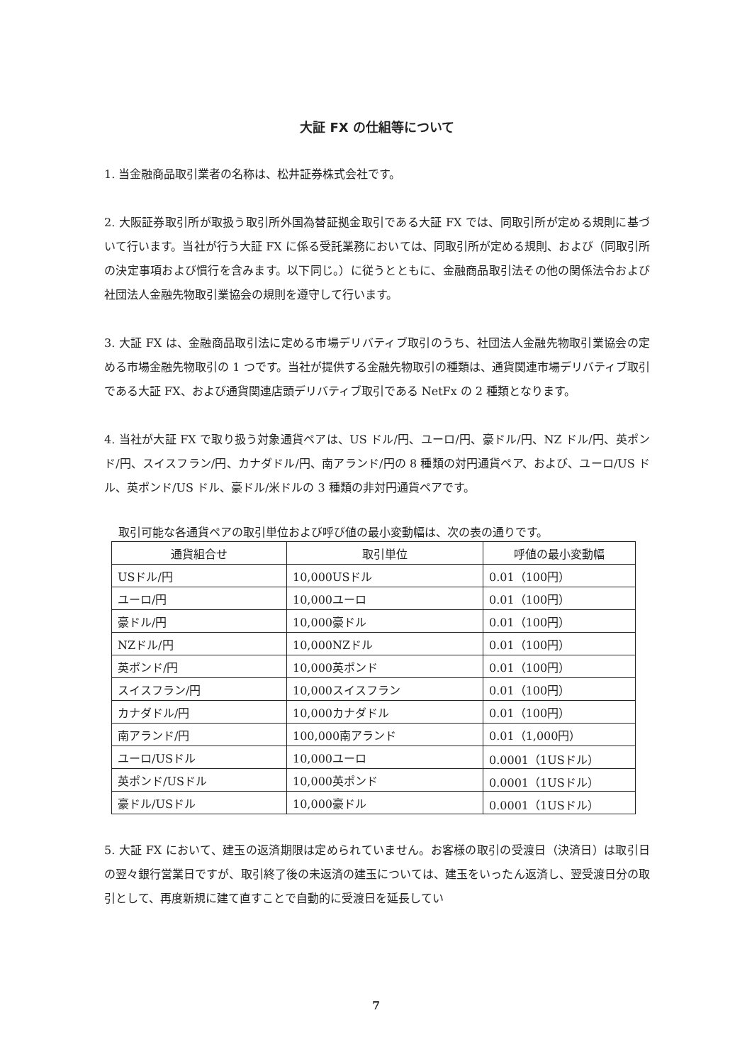大証 FX の仕組等について
1. 当金融商品取引業者の名称は、松井証券株式会社です。
2. 大阪証券取引所が取扱う取引所外国為替証拠金取引である大証 FX では、同取引所が定める規則に基づいて行います。当社が行う大証 FX に係る受託業務においては、同取引所が定める規則、および（同取引所の決定事項および慣行を含みます。以下同じ。）に従うとともに、金融商品取引法その他の関係法令および社団法人金融先物取引業協会の規則を遵守して行います。
3. 大証 FX は、金融商品取引法に定める市場デリバティブ取引のうち、社団法人金融先物取引業協会の定める市場金融先物取引の 1 つです。当社が提供する金融先物取引の種類は、通貨関連市場デリバティブ取引である大証 FX、および通貨関連店頭デリバティブ取引である NetFx の 2 種類となります。
4. 当社が大証 FX で取り扱う対象通貨ペアは、US ドル/円、ユーロ/円、豪ドル/円、NZ ドル/円、英ポンド/円、スイスフラン/円、カナダドル/円、南アランド/円の 8 種類の対円通貨ペア、および、ユーロ/US ドル、英ポンド/US ドル、豪ドル/米ドルの 3 種類の非対円通貨ペアです。
取引可能な各通貨ペアの取引単位および呼び値の最小変動幅は、次の表の通りです。
| 通貨組合せ | 取引単位 | 呼値の最小変動幅 |
| --- | --- | --- |
| USドル/円 | 10,000USドル | 0.01（100円） |
| ユーロ/円 | 10,000ユーロ | 0.01（100円） |
| 豪ドル/円 | 10,000豪ドル | 0.01（100円） |
| NZドル/円 | 10,000NZドル | 0.01（100円） |
| 英ポンド/円 | 10,000英ポンド | 0.01（100円） |
| スイスフラン/円 | 10,000スイスフラン | 0.01（100円） |
| カナダドル/円 | 10,000カナダドル | 0.01（100円） |
| 南アランド/円 | 100,000南アランド | 0.01（1,000円） |
| ユーロ/USドル | 10,000ユーロ | 0.0001（1USドル） |
| 英ポンド/USドル | 10,000英ポンド | 0.0001（1USドル） |
| 豪ドル/USドル | 10,000豪ドル | 0.0001（1USドル） |
5. 大証 FX において、建玉の返済期限は定められていません。お客様の取引の受渡日（決済日）は取引日の翌々銀行営業日ですが、取引終了後の未返済の建玉については、建玉をいったん返済し、翌受渡日分の取引として、再度新規に建て直すことで自動的に受渡日を延長してい
7